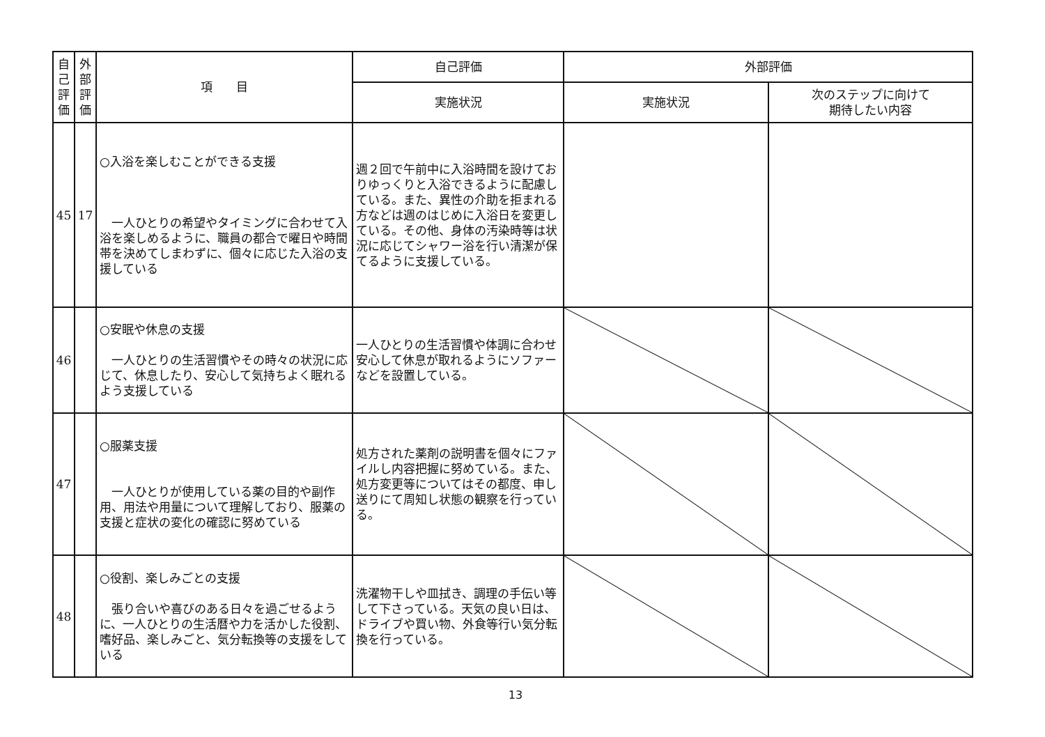| 自己評価 | 外部評価 | 項 目 | 自己評価 | 外部評価 | |
| --- | --- | --- | --- | --- | --- |
| | | | 実施状況 | 実施状況 | 次のステップに向けて 期待したい内容 |
| 45 | 17 | ○入浴を楽しむことができる支援 一人ひとりの希望やタイミングに合わせて入浴を楽しめるように、職員の都合で曜日や時間帯を決めてしまわずに、個々に応じた入浴の支援している | 週２回で午前中に入浴時間を設けておりゆっくりと入浴できるように配慮している。また、異性の介助を拒まれる方などは週のはじめに入浴日を変更している。その他、身体の汚染時等は状況に応じてシャワー浴を行い清潔が保てるように支援している。 | | |
| 46 | | ○安眠や休息の支援 一人ひとりの生活習慣やその時々の状況に応じて、休息したり、安心して気持ちよく眠れるよう支援している | 一人ひとりの生活習慣や体調に合わせ安心して休息が取れるようにソファーなどを設置している。 | | |
| 47 | | ○服薬支援 一人ひとりが使用している薬の目的や副作用、用法や用量について理解しており、服薬の支援と症状の変化の確認に努めている | 処方された薬剤の説明書を個々にファイルし内容把握に努めている。また、処方変更等についてはその都度、申し送りにて周知し状態の観察を行っている。 | | |
| 48 | | ○役割、楽しみごとの支援 張り合いや喜びのある日々を過ごせるように、一人ひとりの生活暦や力を活かした役割、嗜好品、楽しみごと、気分転換等の支援をしている | 洗濯物干しや皿拭き、調理の手伝い等して下さっている。天気の良い日は、ドライブや買い物、外食等行い気分転換を行っている。 | | |
13